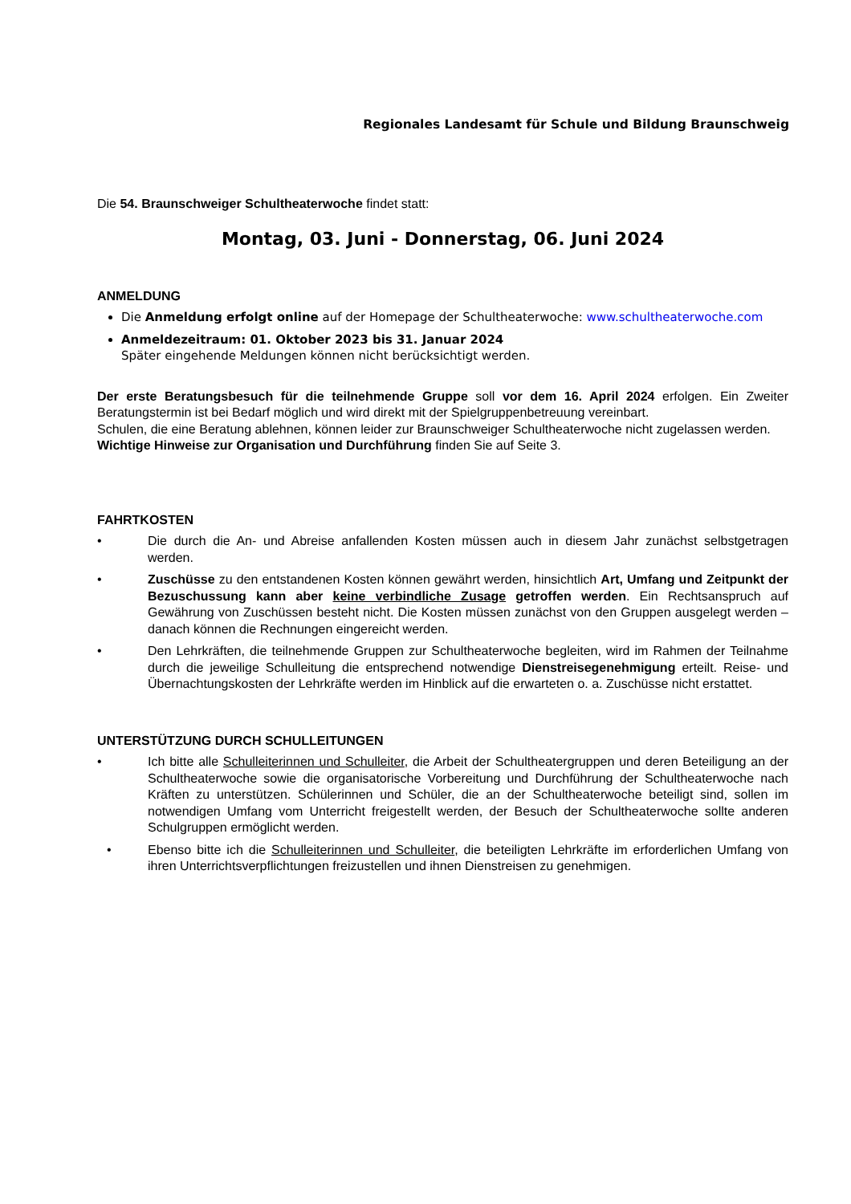Regionales Landesamt für Schule und Bildung Braunschweig
Die 54. Braunschweiger Schultheaterwoche findet statt:
Montag, 03. Juni - Donnerstag, 06. Juni 2024
ANMELDUNG
Die Anmeldung erfolgt online auf der Homepage der Schultheaterwoche: www.schultheaterwoche.com
Anmeldezeitraum: 01. Oktober 2023 bis 31. Januar 2024
Später eingehende Meldungen können nicht berücksichtigt werden.
Der erste Beratungsbesuch für die teilnehmende Gruppe soll vor dem 16. April 2024 erfolgen. Ein Zweiter Beratungstermin ist bei Bedarf möglich und wird direkt mit der Spielgruppenbetreuung vereinbart.
Schulen, die eine Beratung ablehnen, können leider zur Braunschweiger Schultheaterwoche nicht zugelassen werden.
Wichtige Hinweise zur Organisation und Durchführung finden Sie auf Seite 3.
FAHRTKOSTEN
• Die durch die An- und Abreise anfallenden Kosten müssen auch in diesem Jahr zunächst selbstgetragen werden.
• Zuschüsse zu den entstandenen Kosten können gewährt werden, hinsichtlich Art, Umfang und Zeitpunkt der Bezuschussung kann aber keine verbindliche Zusage getroffen werden. Ein Rechtsanspruch auf Gewährung von Zuschüssen besteht nicht. Die Kosten müssen zunächst von den Gruppen ausgelegt werden – danach können die Rechnungen eingereicht werden.
• Den Lehrkräften, die teilnehmende Gruppen zur Schultheaterwoche begleiten, wird im Rahmen der Teilnahme durch die jeweilige Schulleitung die entsprechend notwendige Dienstreisegenehmigung erteilt. Reise- und Übernachtungskosten der Lehrkräfte werden im Hinblick auf die erwarteten o. a. Zuschüsse nicht erstattet.
UNTERSTÜTZUNG DURCH SCHULLEITUNGEN
• Ich bitte alle Schulleiterinnen und Schulleiter, die Arbeit der Schultheatergruppen und deren Beteiligung an der Schultheaterwoche sowie die organisatorische Vorbereitung und Durchführung der Schultheaterwoche nach Kräften zu unterstützen. Schülerinnen und Schüler, die an der Schultheaterwoche beteiligt sind, sollen im notwendigen Umfang vom Unterricht freigestellt werden, der Besuch der Schultheaterwoche sollte anderen Schulgruppen ermöglicht werden.
• Ebenso bitte ich die Schulleiterinnen und Schulleiter, die beteiligten Lehrkräfte im erforderlichen Umfang von ihren Unterrichtsverpflichtungen freizustellen und ihnen Dienstreisen zu genehmigen.